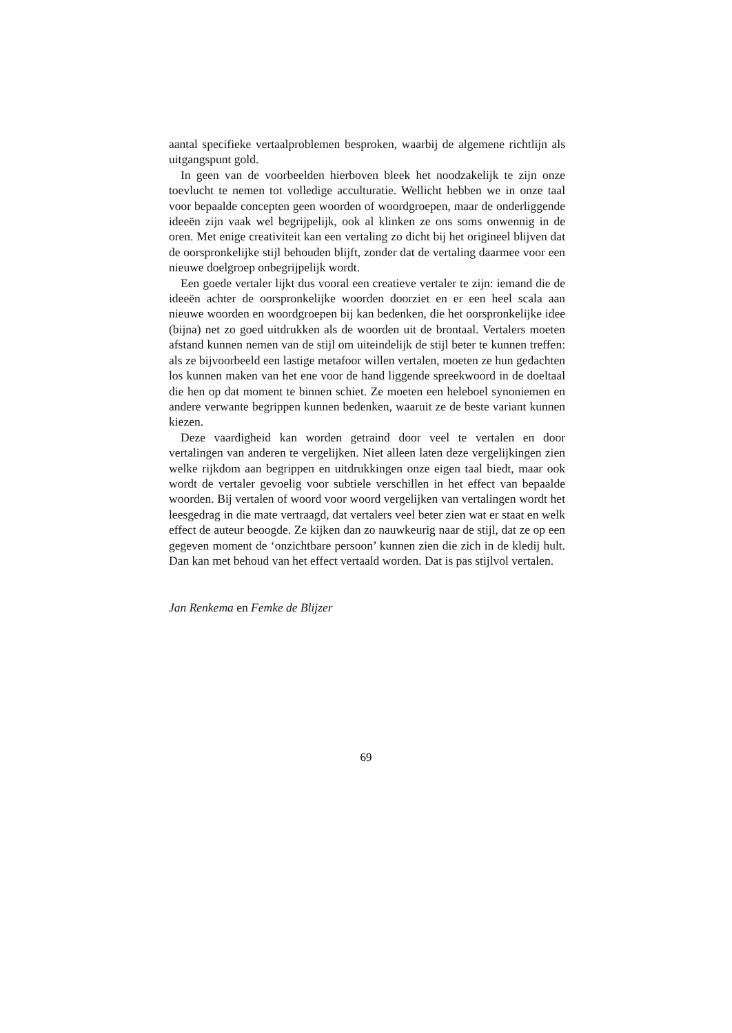aantal specifieke vertaalproblemen besproken, waarbij de algemene richtlijn als uitgangspunt gold.
In geen van de voorbeelden hierboven bleek het noodzakelijk te zijn onze toevlucht te nemen tot volledige acculturatie. Wellicht hebben we in onze taal voor bepaalde concepten geen woorden of woordgroepen, maar de onderliggende ideeën zijn vaak wel begrijpelijk, ook al klinken ze ons soms onwennig in de oren. Met enige creativiteit kan een vertaling zo dicht bij het origineel blijven dat de oorspronkelijke stijl behouden blijft, zonder dat de vertaling daarmee voor een nieuwe doelgroep onbegrijpelijk wordt.
Een goede vertaler lijkt dus vooral een creatieve vertaler te zijn: iemand die de ideeën achter de oorspronkelijke woorden doorziet en er een heel scala aan nieuwe woorden en woordgroepen bij kan bedenken, die het oorspronkelijke idee (bijna) net zo goed uitdrukken als de woorden uit de brontaal. Vertalers moeten afstand kunnen nemen van de stijl om uiteindelijk de stijl beter te kunnen treffen: als ze bijvoorbeeld een lastige metafoor willen vertalen, moeten ze hun gedachten los kunnen maken van het ene voor de hand liggende spreekwoord in de doeltaal die hen op dat moment te binnen schiet. Ze moeten een heleboel synoniemen en andere verwante begrippen kunnen bedenken, waaruit ze de beste variant kunnen kiezen.
Deze vaardigheid kan worden getraind door veel te vertalen en door vertalingen van anderen te vergelijken. Niet alleen laten deze vergelijkingen zien welke rijkdom aan begrippen en uitdrukkingen onze eigen taal biedt, maar ook wordt de vertaler gevoelig voor subtiele verschillen in het effect van bepaalde woorden. Bij vertalen of woord voor woord vergelijken van vertalingen wordt het leesgedrag in die mate vertraagd, dat vertalers veel beter zien wat er staat en welk effect de auteur beoogde. Ze kijken dan zo nauwkeurig naar de stijl, dat ze op een gegeven moment de ‘onzichtbare persoon’ kunnen zien die zich in de kledij hult. Dan kan met behoud van het effect vertaald worden. Dat is pas stijlvol vertalen.
Jan Renkema en Femke de Blijzer
69